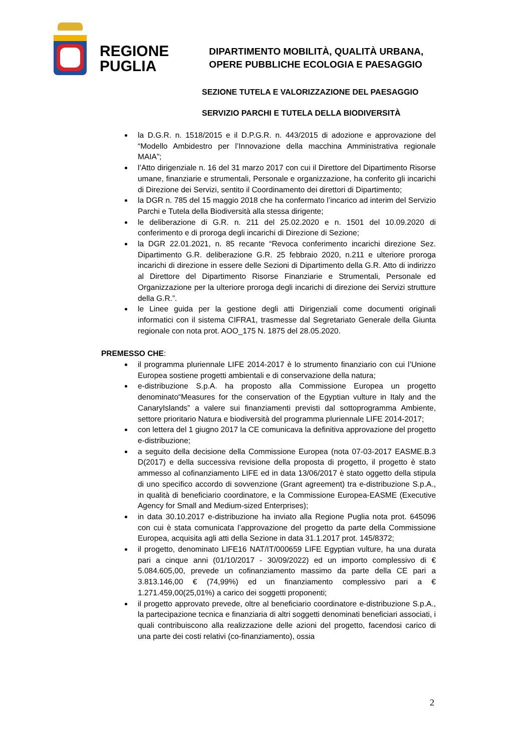REGIONE
PUGLIA
DIPARTIMENTO MOBILITÀ, QUALITÀ URBANA,
OPERE PUBBLICHE ECOLOGIA E PAESAGGIO
SEZIONE TUTELA E VALORIZZAZIONE DEL PAESAGGIO
SERVIZIO PARCHI E TUTELA DELLA BIODIVERSITÀ
la D.G.R. n. 1518/2015 e il D.P.G.R. n. 443/2015 di adozione e approvazione del “Modello Ambidestro per l’Innovazione della macchina Amministrativa regionale MAIA”;
l’Atto dirigenziale n. 16 del 31 marzo 2017 con cui il Direttore del Dipartimento Risorse umane, finanziarie e strumentali, Personale e organizzazione, ha conferito gli incarichi di Direzione dei Servizi, sentito il Coordinamento dei direttori di Dipartimento;
la DGR n. 785 del 15 maggio 2018 che ha confermato l’incarico ad interim del Servizio Parchi e Tutela della Biodiversità alla stessa dirigente;
le deliberazione di G.R. n. 211 del 25.02.2020 e n. 1501 del 10.09.2020 di conferimento e di proroga degli incarichi di Direzione di Sezione;
la DGR 22.01.2021, n. 85 recante “Revoca conferimento incarichi direzione Sez. Dipartimento G.R. deliberazione G.R. 25 febbraio 2020, n.211 e ulteriore proroga incarichi di direzione in essere delle Sezioni di Dipartimento della G.R. Atto di indirizzo al Direttore del Dipartimento Risorse Finanziarie e Strumentali, Personale ed Organizzazione per la ulteriore proroga degli incarichi di direzione dei Servizi strutture della G.R.”.
le Linee guida per la gestione degli atti Dirigenziali come documenti originali informatici con il sistema CIFRA1, trasmesse dal Segretariato Generale della Giunta regionale con nota prot. AOO_175 N. 1875 del 28.05.2020.
PREMESSO CHE:
il programma pluriennale LIFE 2014-2017 è lo strumento finanziario con cui l’Unione Europea sostiene progetti ambientali e di conservazione della natura;
e-distribuzione S.p.A. ha proposto alla Commissione Europea un progetto denominato“Measures for the conservation of the Egyptian vulture in Italy and the CanaryIslands” a valere sui finanziamenti previsti dal sottoprogramma Ambiente, settore prioritario Natura e biodiversità del programma pluriennale LIFE 2014-2017;
con lettera del 1 giugno 2017 la CE comunicava la definitiva approvazione del progetto e-distribuzione;
a seguito della decisione della Commissione Europea (nota 07-03-2017 EASME.B.3 D(2017) e della successiva revisione della proposta di progetto, il progetto è stato ammesso al cofinanziamento LIFE ed in data 13/06/2017 è stato oggetto della stipula di uno specifico accordo di sovvenzione (Grant agreement) tra e-distribuzione S.p.A., in qualità di beneficiario coordinatore, e la Commissione Europea-EASME (Executive Agency for Small and Medium-sized Enterprises);
in data 30.10.2017 e-distribuzione ha inviato alla Regione Puglia nota prot. 645096 con cui è stata comunicata l’approvazione del progetto da parte della Commissione Europea, acquisita agli atti della Sezione in data 31.1.2017 prot. 145/8372;
il progetto, denominato LIFE16 NAT/IT/000659 LIFE Egyptian vulture, ha una durata pari a cinque anni (01/10/2017 - 30/09/2022) ed un importo complessivo di € 5.084.605,00, prevede un cofinanziamento massimo da parte della CE pari a 3.813.146,00 € (74,99%) ed un finanziamento complessivo pari a € 1.271.459,00(25,01%) a carico dei soggetti proponenti;
il progetto approvato prevede, oltre al beneficiario coordinatore e-distribuzione S.p.A., la partecipazione tecnica e finanziaria di altri soggetti denominati beneficiari associati, i quali contribuiscono alla realizzazione delle azioni del progetto, facendosi carico di una parte dei costi relativi (co-finanziamento), ossia
2